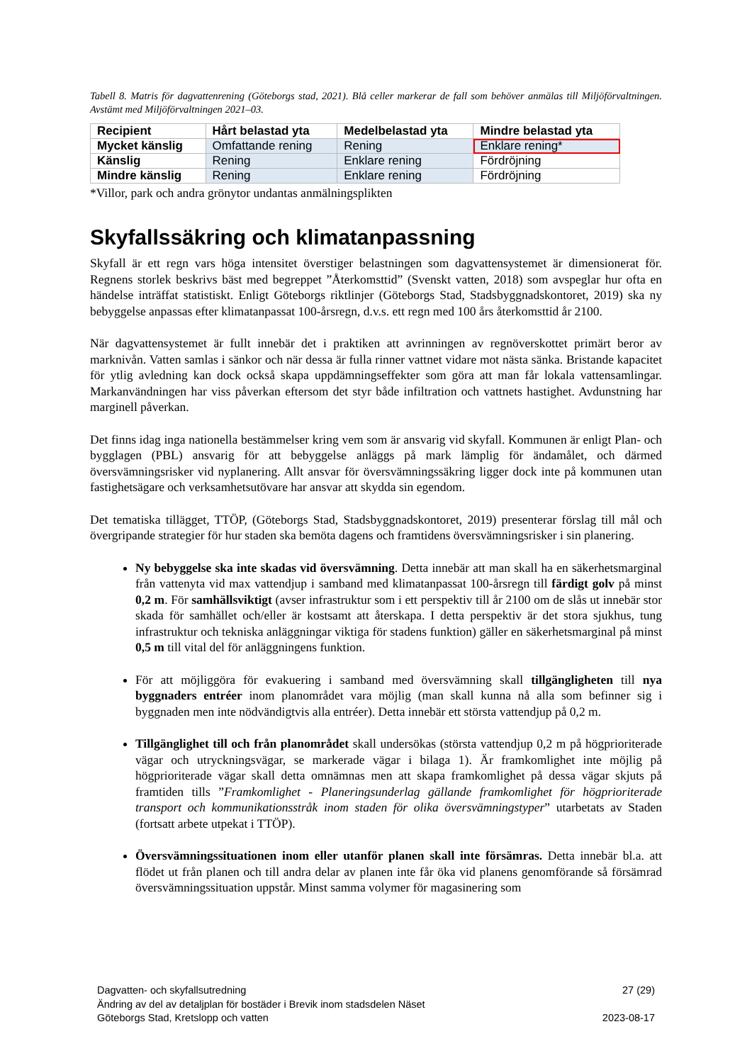Tabell 8. Matris för dagvattenrening (Göteborgs stad, 2021). Blå celler markerar de fall som behöver anmälas till Miljöförvaltningen. Avstämt med Miljöförvaltningen 2021–03.
| Recipient | Hårt belastad yta | Medelbelastad yta | Mindre belastad yta |
| --- | --- | --- | --- |
| Mycket känslig | Omfattande rening | Rening | Enklare rening* |
| Känslig | Rening | Enklare rening | Fördröjning |
| Mindre känslig | Rening | Enklare rening | Fördröjning |
*Villor, park och andra grönytor undantas anmälningsplikten
Skyfallssäkring och klimatanpassning
Skyfall är ett regn vars höga intensitet överstiger belastningen som dagvattensystemet är dimensionerat för. Regnens storlek beskrivs bäst med begreppet ”Återkomsttid” (Svenskt vatten, 2018) som avspeglar hur ofta en händelse inträffat statistiskt. Enligt Göteborgs riktlinjer (Göteborgs Stad, Stadsbyggnadskontoret, 2019) ska ny bebyggelse anpassas efter klimatanpassat 100-årsregn, d.v.s. ett regn med 100 års återkomsttid år 2100.
När dagvattensystemet är fullt innebär det i praktiken att avrinningen av regnöverskottet primärt beror av marknivån. Vatten samlas i sänkor och när dessa är fulla rinner vattnet vidare mot nästa sänka. Bristande kapacitet för ytlig avledning kan dock också skapa uppdämningseffekter som göra att man får lokala vattensamlingar. Markanvändningen har viss påverkan eftersom det styr både infiltration och vattnets hastighet. Avdunstning har marginell påverkan.
Det finns idag inga nationella bestämmelser kring vem som är ansvarig vid skyfall. Kommunen är enligt Plan- och bygglagen (PBL) ansvarig för att bebyggelse anläggs på mark lämplig för ändamålet, och därmed översvämningsrisker vid nyplanering. Allt ansvar för översvämningssäkring ligger dock inte på kommunen utan fastighetsägare och verksamhetsutövare har ansvar att skydda sin egendom.
Det tematiska tillägget, TTÖP, (Göteborgs Stad, Stadsbyggnadskontoret, 2019) presenterar förslag till mål och övergripande strategier för hur staden ska bemöta dagens och framtidens översvämningsrisker i sin planering.
Ny bebyggelse ska inte skadas vid översvämning. Detta innebär att man skall ha en säkerhetsmarginal från vattenyta vid max vattendjup i samband med klimatanpassat 100-årsregn till färdigt golv på minst 0,2 m. För samhällsviktigt (avser infrastruktur som i ett perspektiv till år 2100 om de slås ut innebär stor skada för samhället och/eller är kostsamt att återskapa. I detta perspektiv är det stora sjukhus, tung infrastruktur och tekniska anläggningar viktiga för stadens funktion) gäller en säkerhetsmarginal på minst 0,5 m till vital del för anläggningens funktion.
För att möjliggöra för evakuering i samband med översvämning skall tillgängligheten till nya byggnaders entréer inom planområdet vara möjlig (man skall kunna nå alla som befinner sig i byggnaden men inte nödvändigtvis alla entréer). Detta innebär ett största vattendjup på 0,2 m.
Tillgänglighet till och från planområdet skall undersökas (största vattendjup 0,2 m på högprioriterade vägar och utryckningsvägar, se markerade vägar i bilaga 1). Är framkomlighet inte möjlig på högprioriterade vägar skall detta omnämnas men att skapa framkomlighet på dessa vägar skjuts på framtiden tills ”Framkomlighet - Planeringsunderlag gällande framkomlighet för högprioriterade transport och kommunikationsstråk inom staden för olika översvämningstyper” utarbetats av Staden (fortsatt arbete utpekat i TTÖP).
Översvämningssituationen inom eller utanför planen skall inte försämras. Detta innebär bl.a. att flödet ut från planen och till andra delar av planen inte får öka vid planens genomförande så försämrad översvämningssituation uppstår. Minst samma volymer för magasinering som
Dagvatten- och skyfallsutredning 27 (29)
Ändring av del av detaljplan för bostäder i Brevik inom stadsdelen Näset
Göteborgs Stad, Kretslopp och vatten 2023-08-17